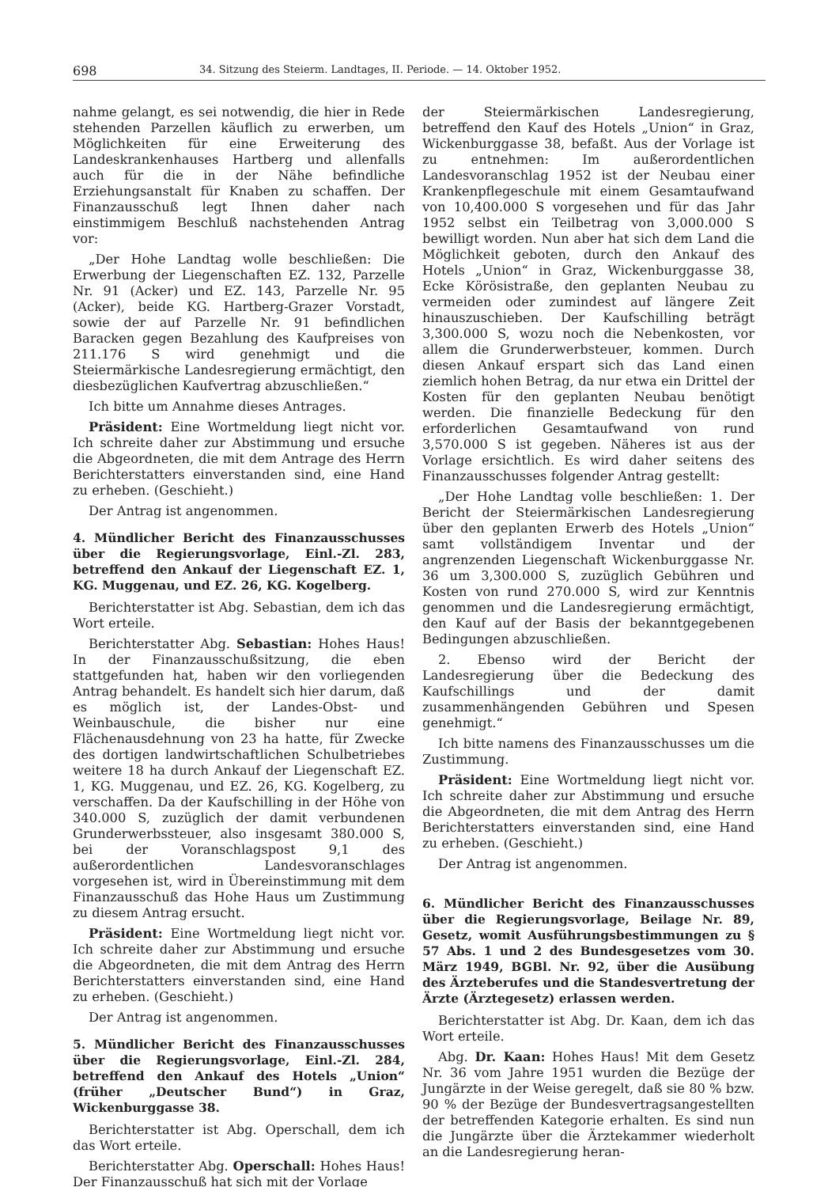698 34. Sitzung des Steierm. Landtages, II. Periode. — 14. Oktober 1952.
nahme gelangt, es sei notwendig, die hier in Rede stehenden Parzellen käuflich zu erwerben, um Möglichkeiten für eine Erweiterung des Landeskrankenhauses Hartberg und allenfalls auch für die in der Nähe befindliche Erziehungsanstalt für Knaben zu schaffen. Der Finanzausschuß legt Ihnen daher nach einstimmigem Beschluß nachstehenden Antrag vor:
„Der Hohe Landtag wolle beschließen: Die Erwerbung der Liegenschaften EZ. 132, Parzelle Nr. 91 (Acker) und EZ. 143, Parzelle Nr. 95 (Acker), beide KG. Hartberg-Grazer Vorstadt, sowie der auf Parzelle Nr. 91 befindlichen Baracken gegen Bezahlung des Kaufpreises von 211.176 S wird genehmigt und die Steiermärkische Landesregierung ermächtigt, den diesbezüglichen Kaufvertrag abzuschließen.“
Ich bitte um Annahme dieses Antrages.
Präsident: Eine Wortmeldung liegt nicht vor. Ich schreite daher zur Abstimmung und ersuche die Abgeordneten, die mit dem Antrage des Herrn Berichterstatters einverstanden sind, eine Hand zu erheben. (Geschieht.)
Der Antrag ist angenommen.
4. Mündlicher Bericht des Finanzausschusses über die Regierungsvorlage, Einl.-Zl. 283, betreffend den Ankauf der Liegenschaft EZ. 1, KG. Muggenau, und EZ. 26, KG. Kogelberg.
Berichterstatter ist Abg. Sebastian, dem ich das Wort erteile.
Berichterstatter Abg. Sebastian: Hohes Haus! In der Finanzausschußsitzung, die eben stattgefunden hat, haben wir den vorliegenden Antrag behandelt. Es handelt sich hier darum, daß es möglich ist, der Landes-Obst- und Weinbauschule, die bisher nur eine Flächenausdehnung von 23 ha hatte, für Zwecke des dortigen landwirtschaftlichen Schulbetriebes weitere 18 ha durch Ankauf der Liegenschaft EZ. 1, KG. Muggenau, und EZ. 26, KG. Kogelberg, zu verschaffen. Da der Kaufschilling in der Höhe von 340.000 S, zuzüglich der damit verbundenen Grunderwerbssteuer, also insgesamt 380.000 S, bei der Voranschlagspost 9,1 des außerordentlichen Landesvoranschlages vorgesehen ist, wird in Übereinstimmung mit dem Finanzausschuß das Hohe Haus um Zustimmung zu diesem Antrag ersucht.
Präsident: Eine Wortmeldung liegt nicht vor. Ich schreite daher zur Abstimmung und ersuche die Abgeordneten, die mit dem Antrag des Herrn Berichterstatters einverstanden sind, eine Hand zu erheben. (Geschieht.)
Der Antrag ist angenommen.
5. Mündlicher Bericht des Finanzausschusses über die Regierungsvorlage, Einl.-Zl. 284, betreffend den Ankauf des Hotels „Union“ (früher „Deutscher Bund“) in Graz, Wickenburggasse 38.
Berichterstatter ist Abg. Operschall, dem ich das Wort erteile.
Berichterstatter Abg. Operschall: Hohes Haus! Der Finanzausschuß hat sich mit der Vorlage
der Steiermärkischen Landesregierung, betreffend den Kauf des Hotels „Union“ in Graz, Wickenburggasse 38, befaßt. Aus der Vorlage ist zu entnehmen: Im außerordentlichen Landesvoranschlag 1952 ist der Neubau einer Krankenpflegeschule mit einem Gesamtaufwand von 10,400.000 S vorgesehen und für das Jahr 1952 selbst ein Teilbetrag von 3,000.000 S bewilligt worden. Nun aber hat sich dem Land die Möglichkeit geboten, durch den Ankauf des Hotels „Union“ in Graz, Wickenburggasse 38, Ecke Körösistraße, den geplanten Neubau zu vermeiden oder zumindest auf längere Zeit hinauszuschieben. Der Kaufschilling beträgt 3,300.000 S, wozu noch die Nebenkosten, vor allem die Grunderwerbsteuer, kommen. Durch diesen Ankauf erspart sich das Land einen ziemlich hohen Betrag, da nur etwa ein Drittel der Kosten für den geplanten Neubau benötigt werden. Die finanzielle Bedeckung für den erforderlichen Gesamtaufwand von rund 3,570.000 S ist gegeben. Näheres ist aus der Vorlage ersichtlich. Es wird daher seitens des Finanzausschusses folgender Antrag gestellt:
„Der Hohe Landtag volle beschließen: 1. Der Bericht der Steiermärkischen Landesregierung über den geplanten Erwerb des Hotels „Union“ samt vollständigem Inventar und der angrenzenden Liegenschaft Wickenburggasse Nr. 36 um 3,300.000 S, zuzüglich Gebühren und Kosten von rund 270.000 S, wird zur Kenntnis genommen und die Landesregierung ermächtigt, den Kauf auf der Basis der bekanntgegebenen Bedingungen abzuschließen.
2. Ebenso wird der Bericht der Landesregierung über die Bedeckung des Kaufschillings und der damit zusammenhängenden Gebühren und Spesen genehmigt.“
Ich bitte namens des Finanzausschusses um die Zustimmung.
Präsident: Eine Wortmeldung liegt nicht vor. Ich schreite daher zur Abstimmung und ersuche die Abgeordneten, die mit dem Antrag des Herrn Berichterstatters einverstanden sind, eine Hand zu erheben. (Geschieht.)
Der Antrag ist angenommen.
6. Mündlicher Bericht des Finanzausschusses über die Regierungsvorlage, Beilage Nr. 89, Gesetz, womit Ausführungsbestimmungen zu § 57 Abs. 1 und 2 des Bundesgesetzes vom 30. März 1949, BGBl. Nr. 92, über die Ausübung des Ärzteberufes und die Standesvertretung der Ärzte (Ärztegesetz) erlassen werden.
Berichterstatter ist Abg. Dr. Kaan, dem ich das Wort erteile.
Abg. Dr. Kaan: Hohes Haus! Mit dem Gesetz Nr. 36 vom Jahre 1951 wurden die Bezüge der Jungärzte in der Weise geregelt, daß sie 80 % bzw. 90 % der Bezüge der Bundesvertragsangestellten der betreffenden Kategorie erhalten. Es sind nun die Jungärzte über die Ärztekammer wiederholt an die Landesregierung heran-